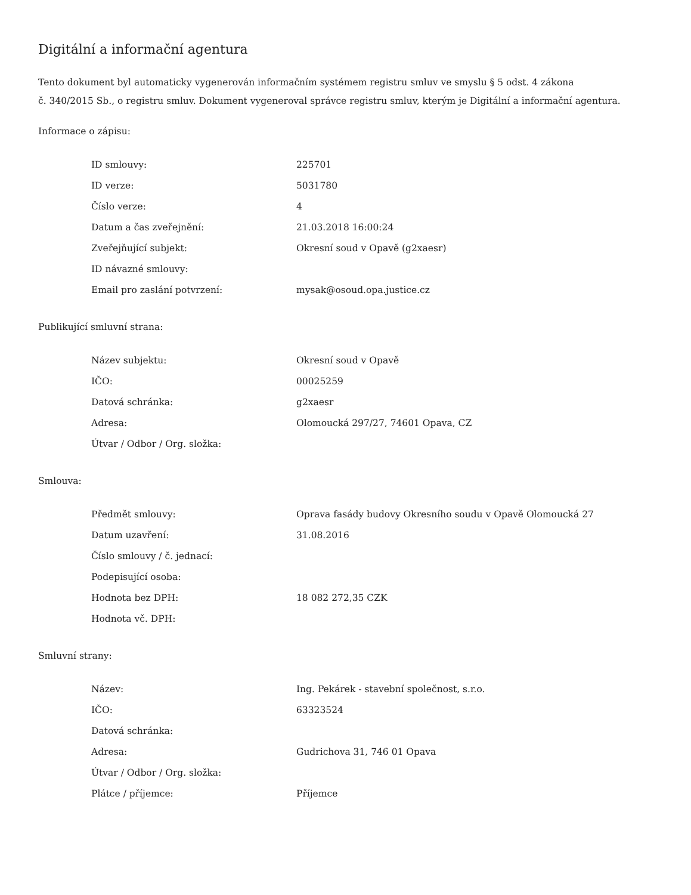Digitální a informační agentura
Tento dokument byl automaticky vygenerován informačním systémem registru smluv ve smyslu § 5 odst. 4 zákona
č. 340/2015 Sb., o registru smluv. Dokument vygeneroval správce registru smluv, kterým je Digitální a informační agentura.
Informace o zápisu:
| ID smlouvy: | 225701 |
| ID verze: | 5031780 |
| Číslo verze: | 4 |
| Datum a čas zveřejnění: | 21.03.2018 16:00:24 |
| Zveřejňující subjekt: | Okresní soud v Opavě (g2xaesr) |
| ID návazné smlouvy: | |
| Email pro zaslání potvrzení: | mysak@osoud.opa.justice.cz |
Publikující smluvní strana:
| Název subjektu: | Okresní soud v Opavě |
| IČO: | 00025259 |
| Datová schránka: | g2xaesr |
| Adresa: | Olomoucká 297/27, 74601 Opava, CZ |
| Útvar / Odbor / Org. složka: | |
Smlouva:
| Předmět smlouvy: | Oprava fasády budovy Okresního soudu v Opavě Olomoucká 27 |
| Datum uzavření: | 31.08.2016 |
| Číslo smlouvy / č. jednací: | |
| Podepisující osoba: | |
| Hodnota bez DPH: | 18 082 272,35 CZK |
| Hodnota vč. DPH: | |
Smluvní strany:
| Název: | Ing. Pekárek - stavební společnost, s.r.o. |
| IČO: | 63323524 |
| Datová schránka: | |
| Adresa: | Gudrichova 31, 746 01 Opava |
| Útvar / Odbor / Org. složka: | |
| Plátce / příjemce: | Příjemce |